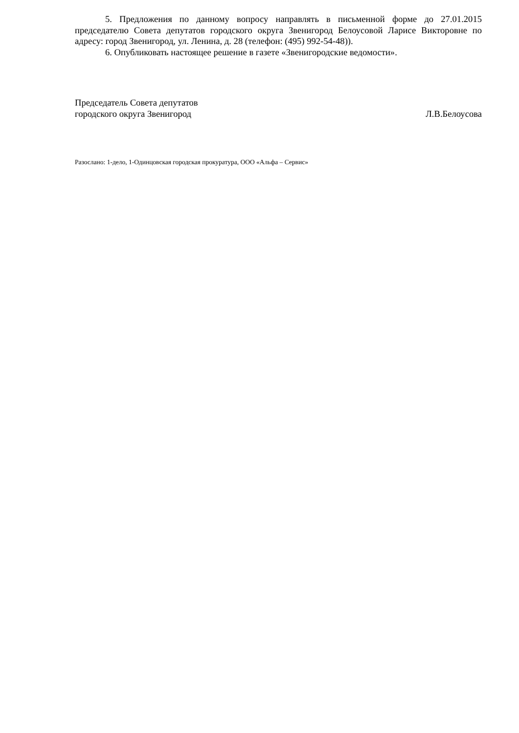5. Предложения по данному вопросу направлять в письменной форме до 27.01.2015 председателю Совета депутатов городского округа Звенигород Белоусовой Ларисе Викторовне по адресу: город Звенигород, ул. Ленина, д. 28 (телефон: (495) 992-54-48)).
6. Опубликовать настоящее решение в газете «Звенигородские ведомости».
Председатель Совета депутатов
городского округа Звенигород Л.В.Белоусова
Разослано: 1-дело, 1-Одинцовская городская прокуратура, ООО «Альфа – Сервис»